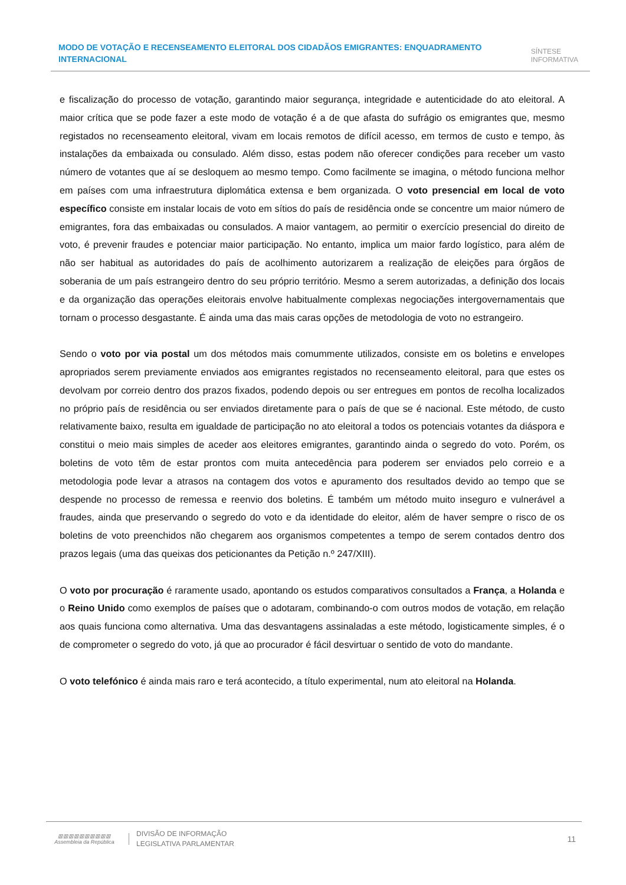MODO DE VOTAÇÃO E RECENSEAMENTO ELEITORAL DOS CIDADÃOS EMIGRANTES: ENQUADRAMENTO INTERNACIONAL
SÍNTESE
INFORMATIVA
e fiscalização do processo de votação, garantindo maior segurança, integridade e autenticidade do ato eleitoral. A maior crítica que se pode fazer a este modo de votação é a de que afasta do sufrágio os emigrantes que, mesmo registados no recenseamento eleitoral, vivam em locais remotos de difícil acesso, em termos de custo e tempo, às instalações da embaixada ou consulado. Além disso, estas podem não oferecer condições para receber um vasto número de votantes que aí se desloquem ao mesmo tempo. Como facilmente se imagina, o método funciona melhor em países com uma infraestrutura diplomática extensa e bem organizada. O voto presencial em local de voto específico consiste em instalar locais de voto em sítios do país de residência onde se concentre um maior número de emigrantes, fora das embaixadas ou consulados. A maior vantagem, ao permitir o exercício presencial do direito de voto, é prevenir fraudes e potenciar maior participação. No entanto, implica um maior fardo logístico, para além de não ser habitual as autoridades do país de acolhimento autorizarem a realização de eleições para órgãos de soberania de um país estrangeiro dentro do seu próprio território. Mesmo a serem autorizadas, a definição dos locais e da organização das operações eleitorais envolve habitualmente complexas negociações intergovernamentais que tornam o processo desgastante. É ainda uma das mais caras opções de metodologia de voto no estrangeiro.
Sendo o voto por via postal um dos métodos mais comummente utilizados, consiste em os boletins e envelopes apropriados serem previamente enviados aos emigrantes registados no recenseamento eleitoral, para que estes os devolvam por correio dentro dos prazos fixados, podendo depois ou ser entregues em pontos de recolha localizados no próprio país de residência ou ser enviados diretamente para o país de que se é nacional. Este método, de custo relativamente baixo, resulta em igualdade de participação no ato eleitoral a todos os potenciais votantes da diáspora e constitui o meio mais simples de aceder aos eleitores emigrantes, garantindo ainda o segredo do voto. Porém, os boletins de voto têm de estar prontos com muita antecedência para poderem ser enviados pelo correio e a metodologia pode levar a atrasos na contagem dos votos e apuramento dos resultados devido ao tempo que se despende no processo de remessa e reenvio dos boletins. É também um método muito inseguro e vulnerável a fraudes, ainda que preservando o segredo do voto e da identidade do eleitor, além de haver sempre o risco de os boletins de voto preenchidos não chegarem aos organismos competentes a tempo de serem contados dentro dos prazos legais (uma das queixas dos peticionantes da Petição n.º 247/XIII).
O voto por procuração é raramente usado, apontando os estudos comparativos consultados a França, a Holanda e o Reino Unido como exemplos de países que o adotaram, combinando-o com outros modos de votação, em relação aos quais funciona como alternativa. Uma das desvantagens assinaladas a este método, logisticamente simples, é o de comprometer o segredo do voto, já que ao procurador é fácil desvirtuar o sentido de voto do mandante.
O voto telefónico é ainda mais raro e terá acontecido, a título experimental, num ato eleitoral na Holanda.
▥▥▥▥▥▥▥▥▥▥
Assembleia da República
DIVISÃO DE INFORMAÇÃO
LEGISLATIVA PARLAMENTAR
11